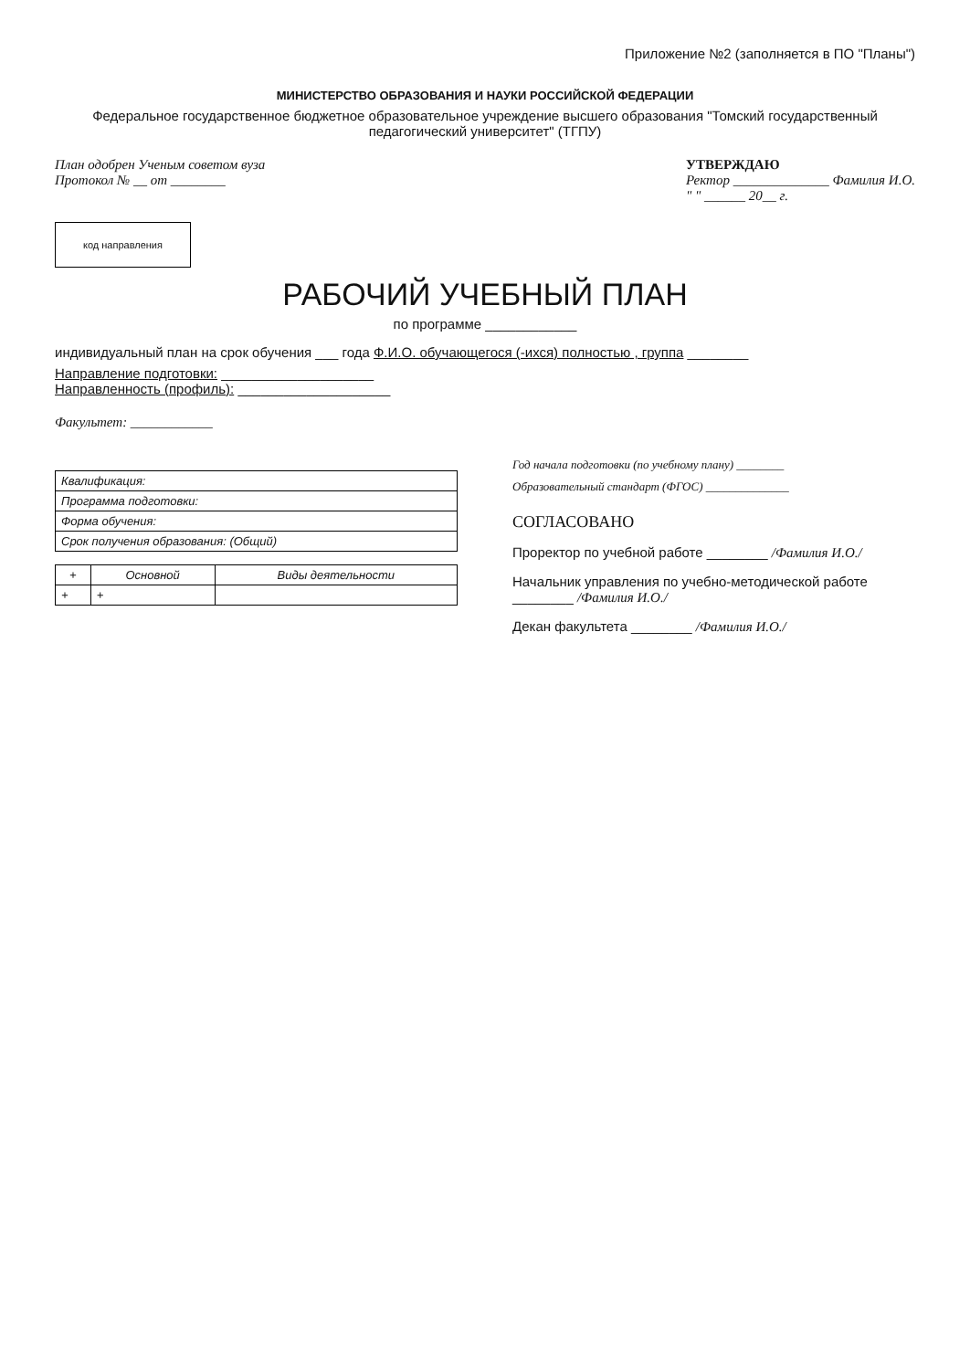Приложение №2 (заполняется в ПО "Планы")
МИНИСТЕРСТВО ОБРАЗОВАНИЯ И НАУКИ РОССИЙСКОЙ ФЕДЕРАЦИИ
Федеральное государственное бюджетное образовательное учреждение высшего образования "Томский государственный педагогический университет" (ТГПУ)
План одобрен Ученым советом вуза
Протокол № __ от ________
УТВЕРЖДАЮ
Ректор ______________ Фамилия И.О.
" " ______ 20__ г.
код направления
РАБОЧИЙ УЧЕБНЫЙ ПЛАН
по программе ____________
индивидуальный план на срок обучения ___ года Ф.И.О. обучающегося (-ихся) полностью , группа ________
Направление подготовки: ____________________
Направленность (профиль): ____________________
Факультет: ____________
| Квалификация: |
| Программа подготовки: |
| Форма обучения: |
| Срок получения образования: (Общий) |
| + | Основной | Виды деятельности |
| --- | --- | --- |
| + | + | |
Год начала подготовки (по учебному плану) ________
Образовательный стандарт (ФГОС) ______________
СОГЛАСОВАНО
Проректор по учебной работе ________ /Фамилия И.О./
Начальник управления по учебно-методической работе ________ /Фамилия И.О./
Декан факультета ________ /Фамилия И.О./